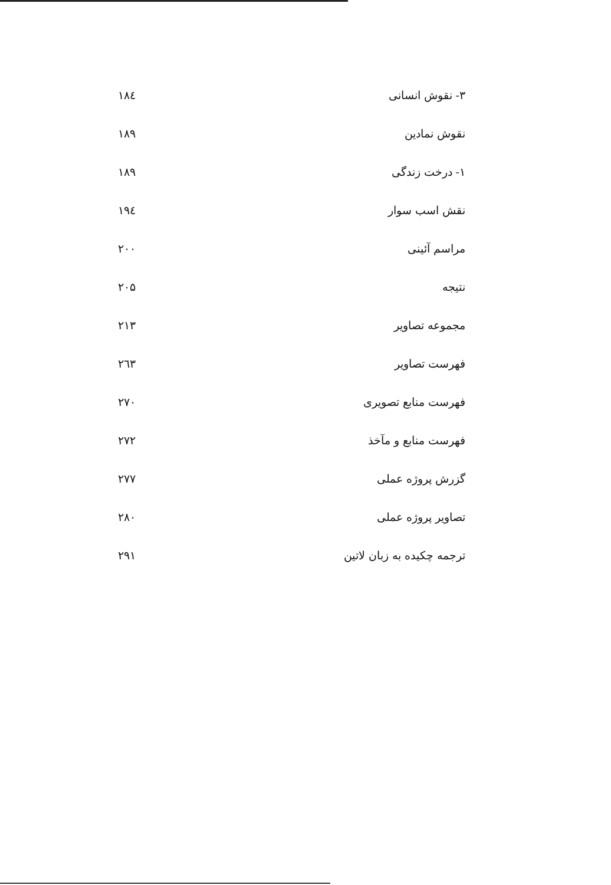| ۳- نقوش انسانی | ۱۸٤ |
| نقوش نمادین | ۱۸۹ |
| ۱- درخت زندگی | ۱۸۹ |
| نقش اسب سوار | ۱۹٤ |
| مراسم آئینی | ۲۰۰ |
| نتیجه | ۲۰۵ |
| مجموعه تصاویر | ۲۱۳ |
| فهرست تصاویر | ۲٦۳ |
| فهرست منابع تصویری | ۲۷۰ |
| فهرست منابع و مآخذ | ۲۷۲ |
| گزرش پروژه عملی | ۲۷۷ |
| تصاویر پروژه عملی | ۲۸۰ |
| ترجمه چکیده به زبان لاتین | ۲۹۱ |